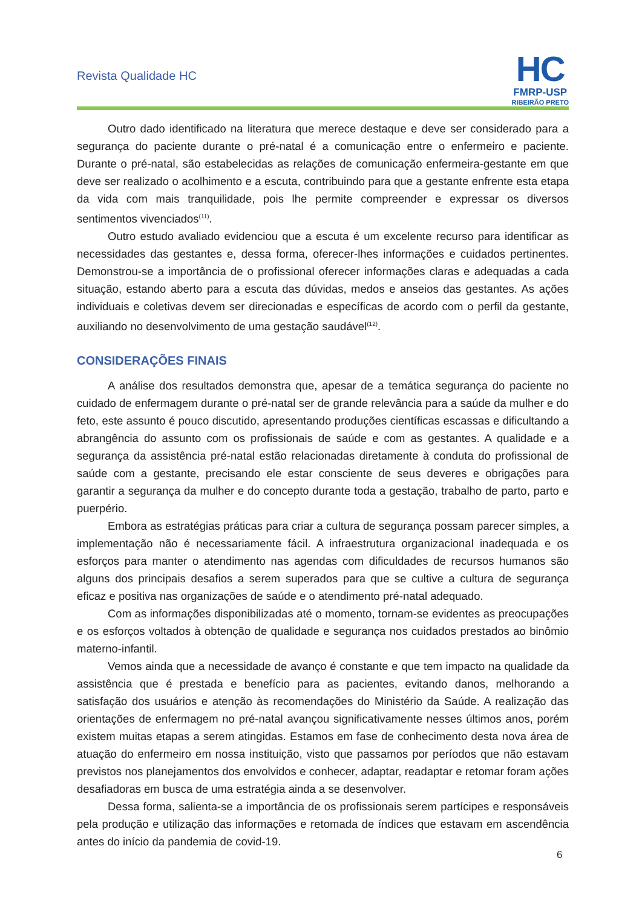Revista Qualidade HC
HC
FMRP-USP
RIBEIRÃO PRETO
Outro dado identificado na literatura que merece destaque e deve ser considerado para a segurança do paciente durante o pré-natal é a comunicação entre o enfermeiro e paciente. Durante o pré-natal, são estabelecidas as relações de comunicação enfermeira-gestante em que deve ser realizado o acolhimento e a escuta, contribuindo para que a gestante enfrente esta etapa da vida com mais tranquilidade, pois lhe permite compreender e expressar os diversos sentimentos vivenciados<sup>(11)</sup>.
Outro estudo avaliado evidenciou que a escuta é um excelente recurso para identificar as necessidades das gestantes e, dessa forma, oferecer-lhes informações e cuidados pertinentes. Demonstrou-se a importância de o profissional oferecer informações claras e adequadas a cada situação, estando aberto para a escuta das dúvidas, medos e anseios das gestantes. As ações individuais e coletivas devem ser direcionadas e específicas de acordo com o perfil da gestante, auxiliando no desenvolvimento de uma gestação saudável<sup>(12)</sup>.
CONSIDERAÇÕES FINAIS
A análise dos resultados demonstra que, apesar de a temática segurança do paciente no cuidado de enfermagem durante o pré-natal ser de grande relevância para a saúde da mulher e do feto, este assunto é pouco discutido, apresentando produções científicas escassas e dificultando a abrangência do assunto com os profissionais de saúde e com as gestantes. A qualidade e a segurança da assistência pré-natal estão relacionadas diretamente à conduta do profissional de saúde com a gestante, precisando ele estar consciente de seus deveres e obrigações para garantir a segurança da mulher e do concepto durante toda a gestação, trabalho de parto, parto e puerpério.
Embora as estratégias práticas para criar a cultura de segurança possam parecer simples, a implementação não é necessariamente fácil. A infraestrutura organizacional inadequada e os esforços para manter o atendimento nas agendas com dificuldades de recursos humanos são alguns dos principais desafios a serem superados para que se cultive a cultura de segurança eficaz e positiva nas organizações de saúde e o atendimento pré-natal adequado.
Com as informações disponibilizadas até o momento, tornam-se evidentes as preocupações e os esforços voltados à obtenção de qualidade e segurança nos cuidados prestados ao binômio materno-infantil.
Vemos ainda que a necessidade de avanço é constante e que tem impacto na qualidade da assistência que é prestada e benefício para as pacientes, evitando danos, melhorando a satisfação dos usuários e atenção às recomendações do Ministério da Saúde. A realização das orientações de enfermagem no pré-natal avançou significativamente nesses últimos anos, porém existem muitas etapas a serem atingidas. Estamos em fase de conhecimento desta nova área de atuação do enfermeiro em nossa instituição, visto que passamos por períodos que não estavam previstos nos planejamentos dos envolvidos e conhecer, adaptar, readaptar e retomar foram ações desafiadoras em busca de uma estratégia ainda a se desenvolver.
Dessa forma, salienta-se a importância de os profissionais serem partícipes e responsáveis pela produção e utilização das informações e retomada de índices que estavam em ascendência antes do início da pandemia de covid-19.
6